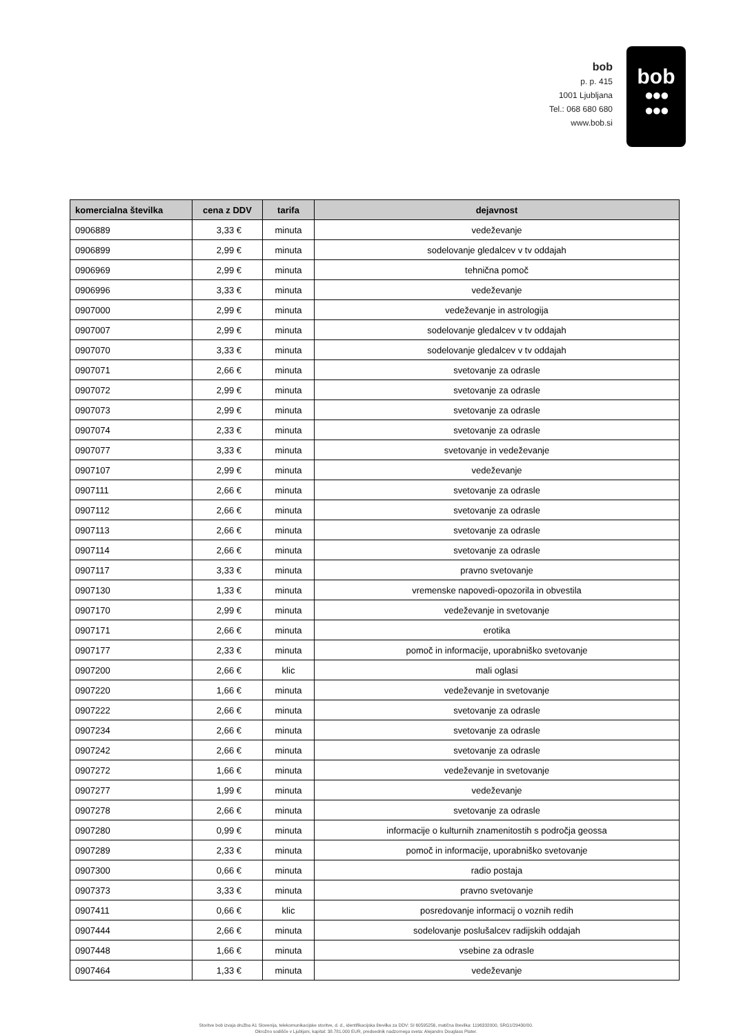bob
p. p. 415
1001 Ljubljana
Tel.: 068 680 680
www.bob.si
bob
●●●
●●●
| komercialna številka | cena z DDV | tarifa | dejavnost |
| --- | --- | --- | --- |
| 0906889 | 3,33 € | minuta | vedeževanje |
| 0906899 | 2,99 € | minuta | sodelovanje gledalcev v tv oddajah |
| 0906969 | 2,99 € | minuta | tehnična pomoč |
| 0906996 | 3,33 € | minuta | vedeževanje |
| 0907000 | 2,99 € | minuta | vedeževanje in astrologija |
| 0907007 | 2,99 € | minuta | sodelovanje gledalcev v tv oddajah |
| 0907070 | 3,33 € | minuta | sodelovanje gledalcev v tv oddajah |
| 0907071 | 2,66 € | minuta | svetovanje za odrasle |
| 0907072 | 2,99 € | minuta | svetovanje za odrasle |
| 0907073 | 2,99 € | minuta | svetovanje za odrasle |
| 0907074 | 2,33 € | minuta | svetovanje za odrasle |
| 0907077 | 3,33 € | minuta | svetovanje in vedeževanje |
| 0907107 | 2,99 € | minuta | vedeževanje |
| 0907111 | 2,66 € | minuta | svetovanje za odrasle |
| 0907112 | 2,66 € | minuta | svetovanje za odrasle |
| 0907113 | 2,66 € | minuta | svetovanje za odrasle |
| 0907114 | 2,66 € | minuta | svetovanje za odrasle |
| 0907117 | 3,33 € | minuta | pravno svetovanje |
| 0907130 | 1,33 € | minuta | vremenske napovedi-opozorila in obvestila |
| 0907170 | 2,99 € | minuta | vedeževanje in svetovanje |
| 0907171 | 2,66 € | minuta | erotika |
| 0907177 | 2,33 € | minuta | pomoč in informacije, uporabniško svetovanje |
| 0907200 | 2,66 € | klic | mali oglasi |
| 0907220 | 1,66 € | minuta | vedeževanje in svetovanje |
| 0907222 | 2,66 € | minuta | svetovanje za odrasle |
| 0907234 | 2,66 € | minuta | svetovanje za odrasle |
| 0907242 | 2,66 € | minuta | svetovanje za odrasle |
| 0907272 | 1,66 € | minuta | vedeževanje in svetovanje |
| 0907277 | 1,99 € | minuta | vedeževanje |
| 0907278 | 2,66 € | minuta | svetovanje za odrasle |
| 0907280 | 0,99 € | minuta | informacije o kulturnih znamenitostih s področja geossa |
| 0907289 | 2,33 € | minuta | pomoč in informacije, uporabniško svetovanje |
| 0907300 | 0,66 € | minuta | radio postaja |
| 0907373 | 3,33 € | minuta | pravno svetovanje |
| 0907411 | 0,66 € | klic | posredovanje informacij o voznih redih |
| 0907444 | 2,66 € | minuta | sodelovanje poslušalcev radijskih oddajah |
| 0907448 | 1,66 € | minuta | vsebine za odrasle |
| 0907464 | 1,33 € | minuta | vedeževanje |
Storitve bob izvaja družba A1 Slovenija, telekomunikacijske storitve, d. d., identifikacijska številka za DDV: SI 60595256, matična številka: 1196332000, SRG1/29430/00.
Okrožno sodišče v Ljubljani, kapital: 38.781.000 EUR, predsednik nadzornega sveta: Alejandro Douglass Plater.